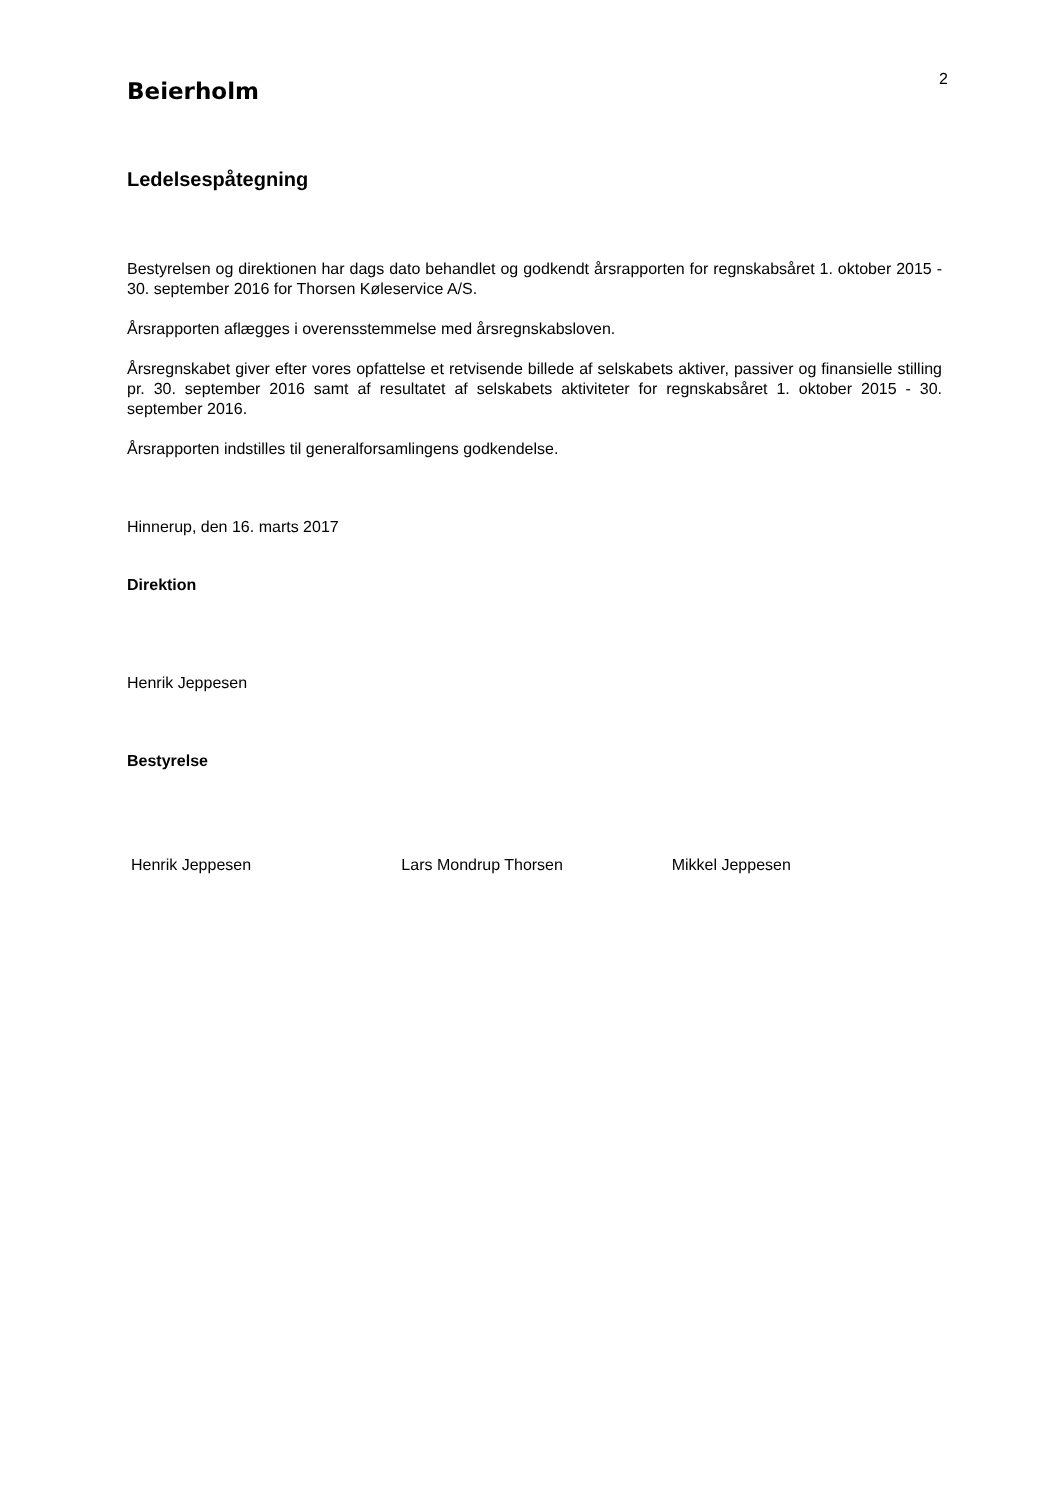Beierholm
2
Ledelsespåtegning
Bestyrelsen og direktionen har dags dato behandlet og godkendt årsrapporten for regnskabsåret 1. oktober 2015 - 30. september 2016 for Thorsen Køleservice A/S.
Årsrapporten aflægges i overensstemmelse med årsregnskabsloven.
Årsregnskabet giver efter vores opfattelse et retvisende billede af selskabets aktiver, passiver og finansielle stilling pr. 30. september 2016 samt af resultatet af selskabets aktiviteter for regnskabsåret 1. oktober 2015 - 30. september 2016.
Årsrapporten indstilles til generalforsamlingens godkendelse.
Hinnerup, den 16. marts 2017
Direktion
Henrik Jeppesen
Bestyrelse
Henrik Jeppesen Lars Mondrup Thorsen Mikkel Jeppesen